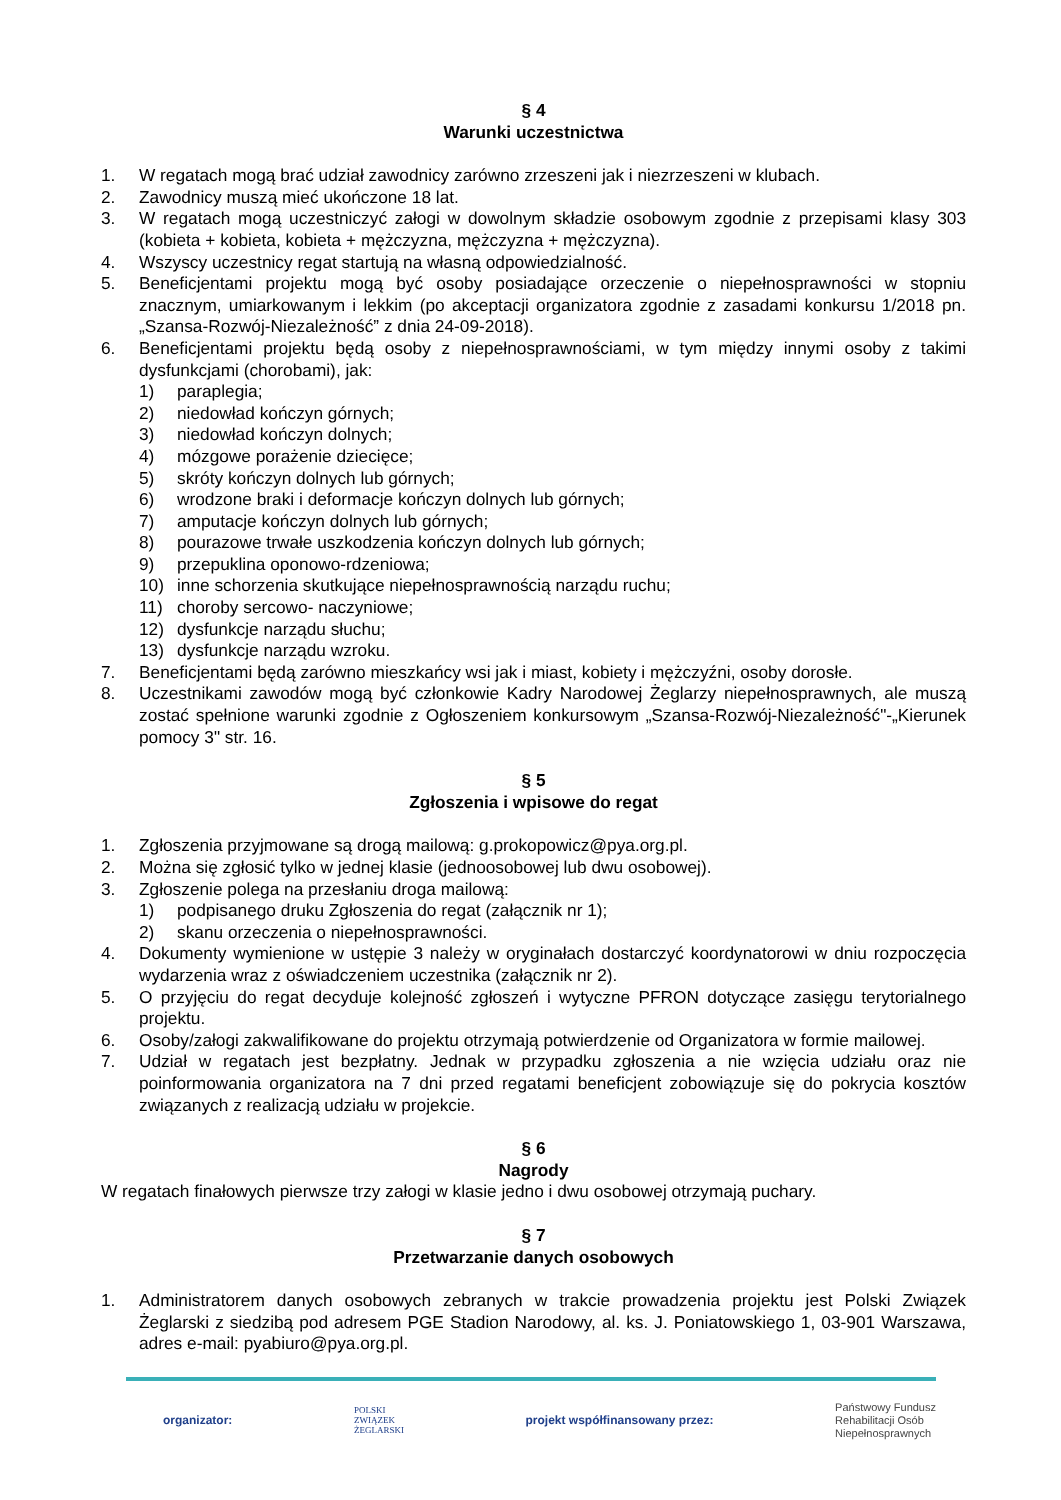§ 4
Warunki uczestnictwa
1. W regatach mogą brać udział zawodnicy zarówno zrzeszeni jak i niezrzeszeni w klubach.
2. Zawodnicy muszą mieć ukończone 18 lat.
3. W regatach mogą uczestniczyć załogi w dowolnym składzie osobowym zgodnie z przepisami klasy 303 (kobieta + kobieta, kobieta + mężczyzna, mężczyzna + mężczyzna).
4. Wszyscy uczestnicy regat startują na własną odpowiedzialność.
5. Beneficjentami projektu mogą być osoby posiadające orzeczenie o niepełnosprawności w stopniu znacznym, umiarkowanym i lekkim (po akceptacji organizatora zgodnie z zasadami konkursu 1/2018 pn. „Szansa-Rozwój-Niezależność” z dnia 24-09-2018).
6. Beneficjentami projektu będą osoby z niepełnosprawnościami, w tym między innymi osoby z takimi dysfunkcjami (chorobami), jak:
1) paraplegia;
2) niedowład kończyn górnych;
3) niedowład kończyn dolnych;
4) mózgowe porażenie dziecięce;
5) skróty kończyn dolnych lub górnych;
6) wrodzone braki i deformacje kończyn dolnych lub górnych;
7) amputacje kończyn dolnych lub górnych;
8) pourazowe trwałe uszkodzenia kończyn dolnych lub górnych;
9) przepuklina oponowo-rdzeniowa;
10) inne schorzenia skutkujące niepełnosprawnością narządu ruchu;
11) choroby sercowo- naczyniowe;
12) dysfunkcje narządu słuchu;
13) dysfunkcje narządu wzroku.
7. Beneficjentami będą zarówno mieszkańcy wsi jak i miast, kobiety i mężczyźni, osoby dorosłe.
8. Uczestnikami zawodów mogą być członkowie Kadry Narodowej Żeglarzy niepełnosprawnych, ale muszą zostać spełnione warunki zgodnie z Ogłoszeniem konkursowym „Szansa-Rozwój-Niezależność"-„Kierunek pomocy 3" str. 16.
§ 5
Zgłoszenia i wpisowe do regat
1. Zgłoszenia przyjmowane są drogą mailową: g.prokopowicz@pya.org.pl.
2. Można się zgłosić tylko w jednej klasie (jednoosobowej lub dwu osobowej).
3. Zgłoszenie polega na przesłaniu droga mailową:
1) podpisanego druku Zgłoszenia do regat (załącznik nr 1);
2) skanu orzeczenia o niepełnosprawności.
4. Dokumenty wymienione w ustępie 3 należy w oryginałach dostarczyć koordynatorowi w dniu rozpoczęcia wydarzenia wraz z oświadczeniem uczestnika (załącznik nr 2).
5. O przyjęciu do regat decyduje kolejność zgłoszeń i wytyczne PFRON dotyczące zasięgu terytorialnego projektu.
6. Osoby/załogi zakwalifikowane do projektu otrzymają potwierdzenie od Organizatora w formie mailowej.
7. Udział w regatach jest bezpłatny. Jednak w przypadku zgłoszenia a nie wzięcia udziału oraz nie poinformowania organizatora na 7 dni przed regatami beneficjent zobowiązuje się do pokrycia kosztów związanych z realizacją udziału w projekcie.
§ 6
Nagrody
W regatach finałowych pierwsze trzy załogi w klasie jedno i dwu osobowej otrzymają puchary.
§ 7
Przetwarzanie danych osobowych
1. Administratorem danych osobowych zebranych w trakcie prowadzenia projektu jest Polski Związek Żeglarski z siedzibą pod adresem PGE Stadion Narodowy, al. ks. J. Poniatowskiego 1, 03-901 Warszawa, adres e-mail: pyabiuro@pya.org.pl.
organizator: POLSKI
ZWIĄZEK
ŻEGLARSKI projekt współfinansowany przez: Państwowy Fundusz
Rehabilitacji Osób
Niepełnosprawnych